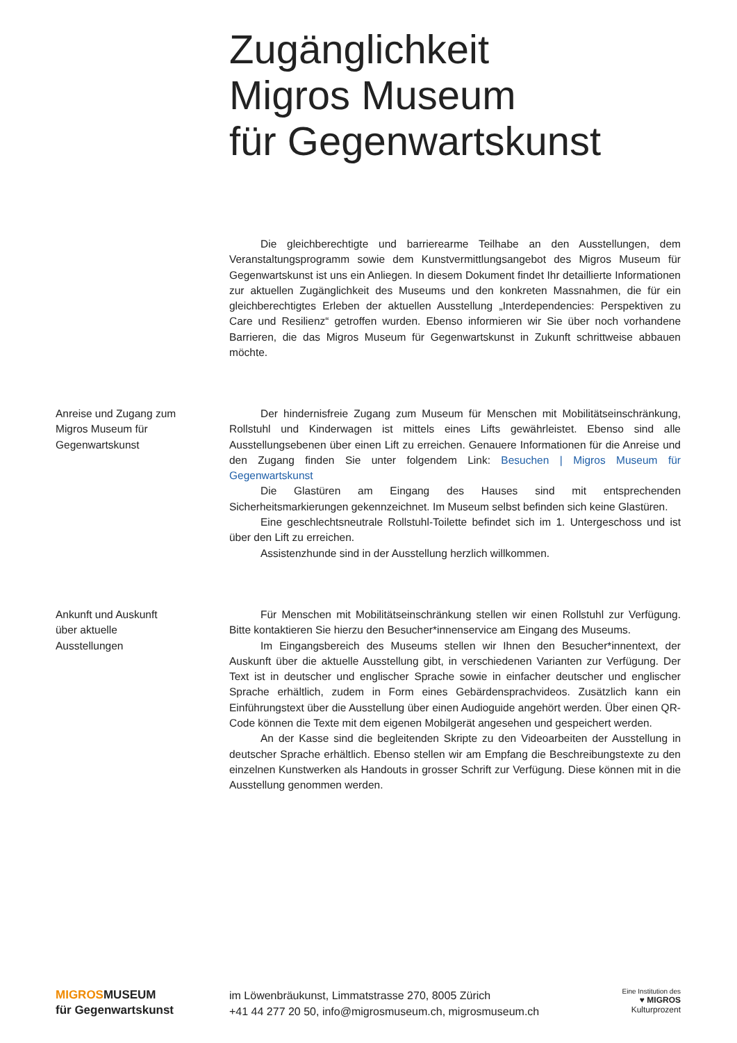Zugänglichkeit
Migros Museum
für Gegenwartskunst
Die gleichberechtigte und barrierearme Teilhabe an den Ausstellungen, dem Veranstaltungsprogramm sowie dem Kunstvermittlungsangebot des Migros Museum für Gegenwartskunst ist uns ein Anliegen. In diesem Dokument findet Ihr detaillierte Informationen zur aktuellen Zugänglichkeit des Museums und den konkreten Massnahmen, die für ein gleichberechtigtes Erleben der aktuellen Ausstellung „Interdependencies: Perspektiven zu Care und Resilienz“ getroffen wurden. Ebenso informieren wir Sie über noch vorhandene Barrieren, die das Migros Museum für Gegenwartskunst in Zukunft schrittweise abbauen möchte.
Anreise und Zugang zum
Migros Museum für
Gegenwartskunst
Der hindernisfreie Zugang zum Museum für Menschen mit Mobilitätseinschränkung, Rollstuhl und Kinderwagen ist mittels eines Lifts gewährleistet. Ebenso sind alle Ausstellungsebenen über einen Lift zu erreichen. Genauere Informationen für die Anreise und den Zugang finden Sie unter folgendem Link: Besuchen | Migros Museum für Gegenwartskunst
Die Glastüren am Eingang des Hauses sind mit entsprechenden Sicherheitsmarkierungen gekennzeichnet. Im Museum selbst befinden sich keine Glastüren.
Eine geschlechtsneutrale Rollstuhl-Toilette befindet sich im 1. Untergeschoss und ist über den Lift zu erreichen.
Assistenzhunde sind in der Ausstellung herzlich willkommen.
Ankunft und Auskunft
über aktuelle
Ausstellungen
Für Menschen mit Mobilitätseinschränkung stellen wir einen Rollstuhl zur Verfügung. Bitte kontaktieren Sie hierzu den Besucher*innenservice am Eingang des Museums.
Im Eingangsbereich des Museums stellen wir Ihnen den Besucher*innentext, der Auskunft über die aktuelle Ausstellung gibt, in verschiedenen Varianten zur Verfügung. Der Text ist in deutscher und englischer Sprache sowie in einfacher deutscher und englischer Sprache erhältlich, zudem in Form eines Gebärdensprachvideos. Zusätzlich kann ein Einführungstext über die Ausstellung über einen Audioguide angehört werden. Über einen QR-Code können die Texte mit dem eigenen Mobilgerät angesehen und gespeichert werden.
An der Kasse sind die begleitenden Skripte zu den Videoarbeiten der Ausstellung in deutscher Sprache erhältlich. Ebenso stellen wir am Empfang die Beschreibungstexte zu den einzelnen Kunstwerken als Handouts in grosser Schrift zur Verfügung. Diese können mit in die Ausstellung genommen werden.
MIGROSMUSEUM
für Gegenwartskunst
im Löwenbräukunst, Limmatstrasse 270, 8005 Zürich
+41 44 277 20 50, info@migrosmuseum.ch, migrosmuseum.ch
Eine Institution des
♥ MIGROS
Kulturprozent